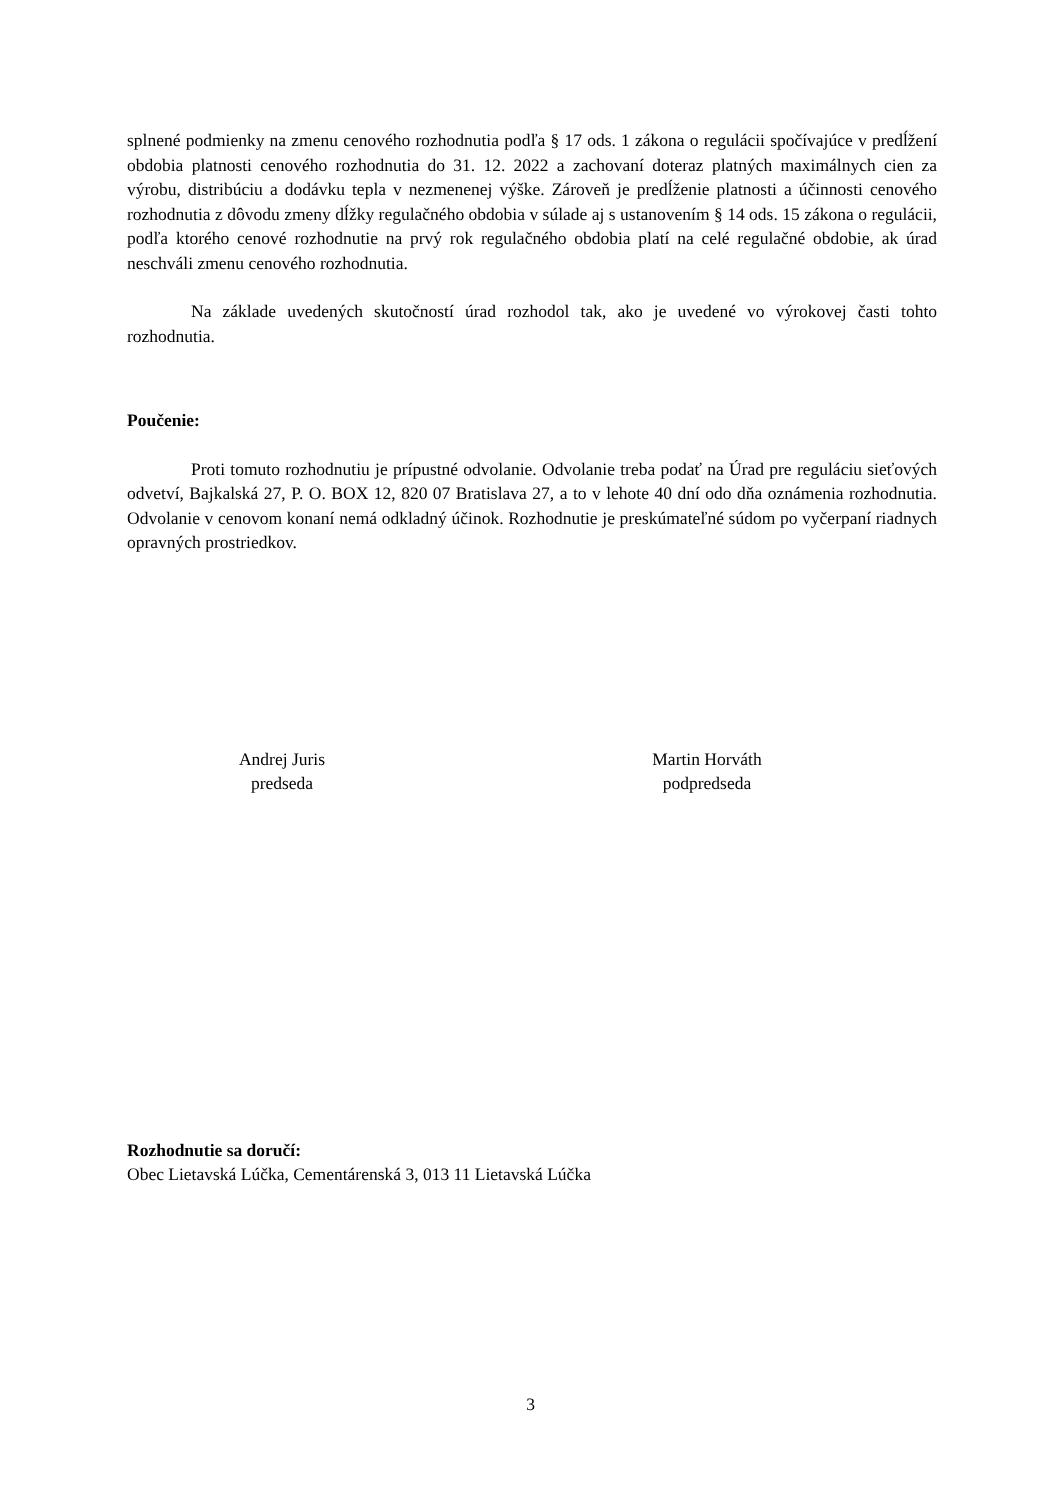splnené podmienky na zmenu cenového rozhodnutia podľa § 17 ods. 1 zákona o regulácii spočívajúce v predĺžení obdobia platnosti cenového rozhodnutia do 31. 12. 2022 a zachovaní doteraz platných maximálnych cien za výrobu, distribúciu a dodávku tepla v nezmenenej výške. Zároveň je predĺženie platnosti a účinnosti cenového rozhodnutia z dôvodu zmeny dĺžky regulačného obdobia v súlade aj s ustanovením § 14 ods. 15 zákona o regulácii, podľa ktorého cenové rozhodnutie na prvý rok regulačného obdobia platí na celé regulačné obdobie, ak úrad neschváli zmenu cenového rozhodnutia.
Na základe uvedených skutočností úrad rozhodol tak, ako je uvedené vo výrokovej časti tohto rozhodnutia.
Poučenie:
Proti tomuto rozhodnutiu je prípustné odvolanie. Odvolanie treba podať na Úrad pre reguláciu sieťových odvetví, Bajkalská 27, P. O. BOX 12, 820 07 Bratislava 27, a to v lehote 40 dní odo dňa oznámenia rozhodnutia. Odvolanie v cenovom konaní nemá odkladný účinok. Rozhodnutie je preskúmateľné súdom po vyčerpaní riadnych opravných prostriedkov.
Andrej Juris
predseda
Martin Horváth
podpredseda
Rozhodnutie sa doručí:
Obec Lietavská Lúčka, Cementárenská 3, 013 11 Lietavská Lúčka
3